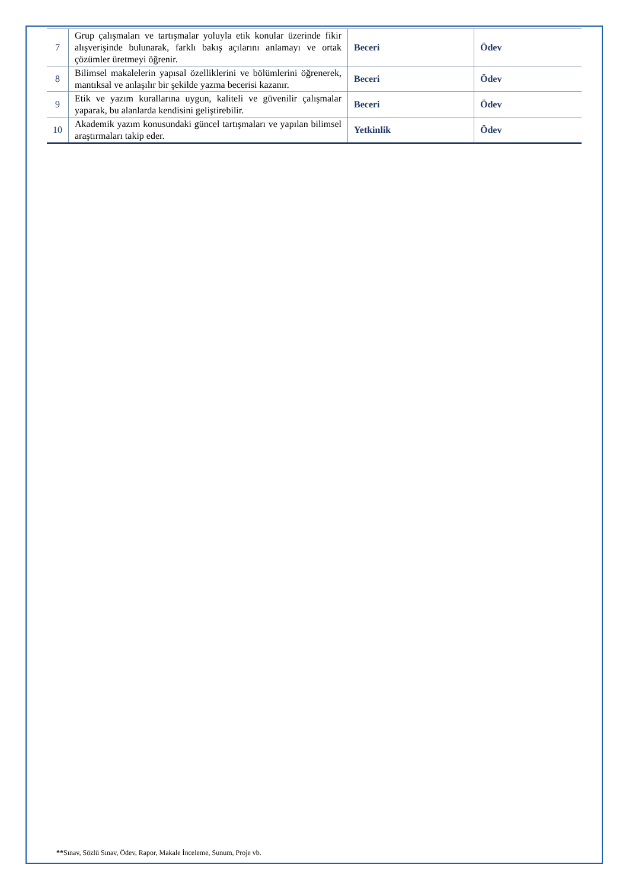| 7 | Grup çalışmaları ve tartışmalar yoluyla etik konular üzerinde fikir alışverişinde bulunarak, farklı bakış açılarını anlamayı ve ortak çözümler üretmeyi öğrenir. | Beceri | Ödev |
| 8 | Bilimsel makalelerin yapısal özelliklerini ve bölümlerini öğrenerek, mantıksal ve anlaşılır bir şekilde yazma becerisi kazanır. | Beceri | Ödev |
| 9 | Etik ve yazım kurallarına uygun, kaliteli ve güvenilir çalışmalar yaparak, bu alanlarda kendisini geliştirebilir. | Beceri | Ödev |
| 10 | Akademik yazım konusundaki güncel tartışmaları ve yapılan bilimsel araştırmaları takip eder. | Yetkinlik | Ödev |
**Sınav, Sözlü Sınav, Ödev, Rapor, Makale İnceleme, Sunum, Proje vb.